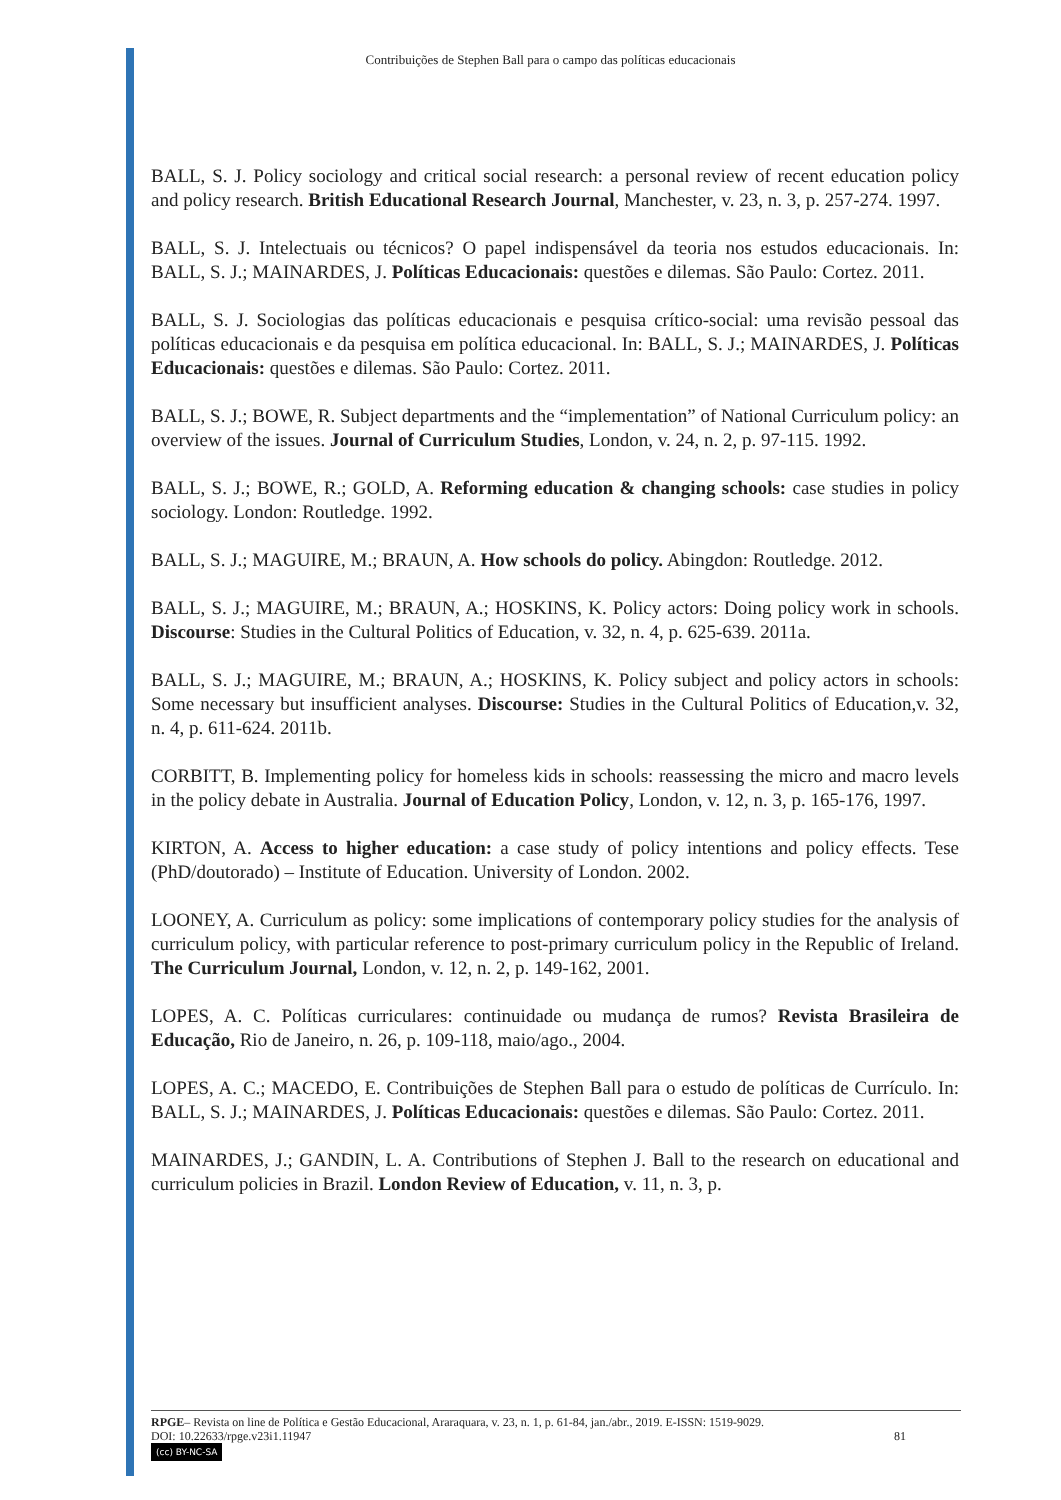Contribuições de Stephen Ball para o campo das políticas educacionais
BALL, S. J. Policy sociology and critical social research: a personal review of recent education policy and policy research. British Educational Research Journal, Manchester, v. 23, n. 3, p. 257-274. 1997.
BALL, S. J. Intelectuais ou técnicos? O papel indispensável da teoria nos estudos educacionais. In: BALL, S. J.; MAINARDES, J. Políticas Educacionais: questões e dilemas. São Paulo: Cortez. 2011.
BALL, S. J. Sociologias das políticas educacionais e pesquisa crítico-social: uma revisão pessoal das políticas educacionais e da pesquisa em política educacional. In: BALL, S. J.; MAINARDES, J. Políticas Educacionais: questões e dilemas. São Paulo: Cortez. 2011.
BALL, S. J.; BOWE, R. Subject departments and the “implementation” of National Curriculum policy: an overview of the issues. Journal of Curriculum Studies, London, v. 24, n. 2, p. 97-115. 1992.
BALL, S. J.; BOWE, R.; GOLD, A. Reforming education & changing schools: case studies in policy sociology. London: Routledge. 1992.
BALL, S. J.; MAGUIRE, M.; BRAUN, A. How schools do policy. Abingdon: Routledge. 2012.
BALL, S. J.; MAGUIRE, M.; BRAUN, A.; HOSKINS, K. Policy actors: Doing policy work in schools. Discourse: Studies in the Cultural Politics of Education, v. 32, n. 4, p. 625-639. 2011a.
BALL, S. J.; MAGUIRE, M.; BRAUN, A.; HOSKINS, K. Policy subject and policy actors in schools: Some necessary but insufficient analyses. Discourse: Studies in the Cultural Politics of Education,v. 32, n. 4, p. 611-624. 2011b.
CORBITT, B. Implementing policy for homeless kids in schools: reassessing the micro and macro levels in the policy debate in Australia. Journal of Education Policy, London, v. 12, n. 3, p. 165-176, 1997.
KIRTON, A. Access to higher education: a case study of policy intentions and policy effects. Tese (PhD/doutorado) – Institute of Education. University of London. 2002.
LOONEY, A. Curriculum as policy: some implications of contemporary policy studies for the analysis of curriculum policy, with particular reference to post-primary curriculum policy in the Republic of Ireland. The Curriculum Journal, London, v. 12, n. 2, p. 149-162, 2001.
LOPES, A. C. Políticas curriculares: continuidade ou mudança de rumos? Revista Brasileira de Educação, Rio de Janeiro, n. 26, p. 109-118, maio/ago., 2004.
LOPES, A. C.; MACEDO, E. Contribuições de Stephen Ball para o estudo de políticas de Currículo. In: BALL, S. J.; MAINARDES, J. Políticas Educacionais: questões e dilemas. São Paulo: Cortez. 2011.
MAINARDES, J.; GANDIN, L. A. Contributions of Stephen J. Ball to the research on educational and curriculum policies in Brazil. London Review of Education, v. 11, n. 3, p.
RPGE– Revista on line de Política e Gestão Educacional, Araraquara, v. 23, n. 1, p. 61-84, jan./abr., 2019. E-ISSN: 1519-9029.
DOI: 10.22633/rpge.v23i1.11947 81
(cc) BY-NC-SA